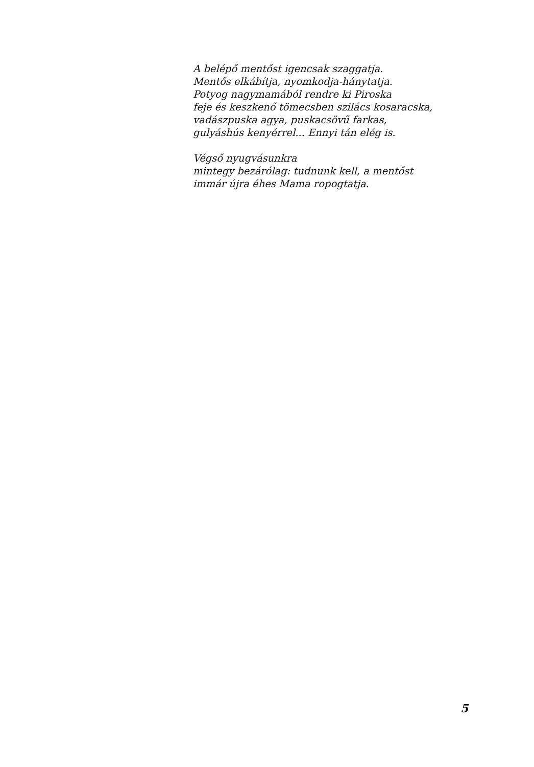A belépő mentőst igencsak szaggatja.
Mentős elkábítja, nyomkodja-hánytatja.
Potyog nagymamából rendre ki Piroska
feje és keszkenő tömecsben szilács kosaracska,
vadászpuska agya, puskacsövű farkas,
gulyáshús kenyérrel... Ennyi tán elég is.
Végső nyugvásunkra
mintegy bezárólag: tudnunk kell, a mentőst
immár újra éhes Mama ropogtatja.
5